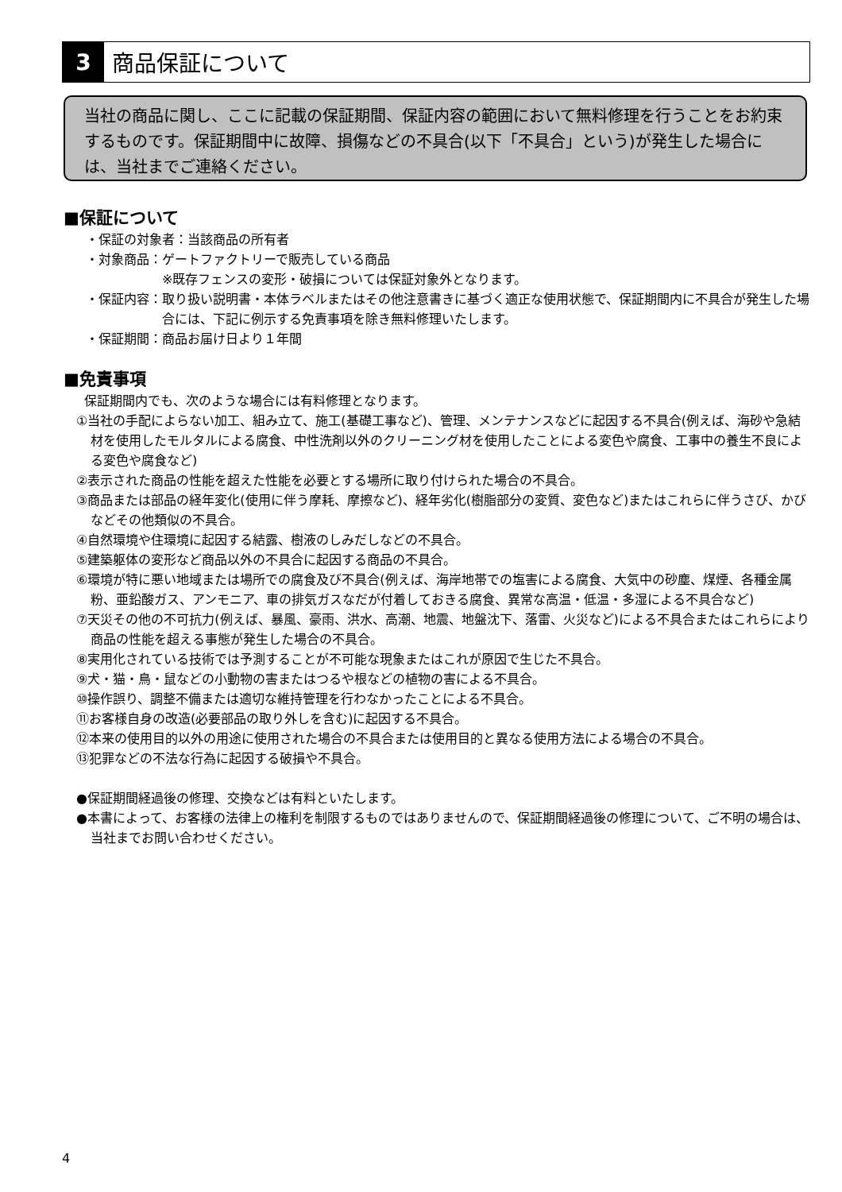3
商品保証について
当社の商品に関し、ここに記載の保証期間、保証内容の範囲において無料修理を行うことをお約束するものです。保証期間中に故障、損傷などの不具合(以下「不具合」という)が発生した場合には、当社までご連絡ください。
■保証について
・保証の対象者：当該商品の所有者
・対象商品： ゲートファクトリーで販売している商品
※既存フェンスの変形・破損については保証対象外となります。
・保証内容： 取り扱い説明書・本体ラベルまたはその他注意書きに基づく適正な使用状態で、保証期間内に不具合が発生した場合には、下記に例示する免責事項を除き無料修理いたします。
・保証期間：商品お届け日より１年間
■免責事項
保証期間内でも、次のような場合には有料修理となります。
①当社の手配によらない加工、組み立て、施工(基礎工事など)、管理、メンテナンスなどに起因する不具合(例えば、海砂や急結材を使用したモルタルによる腐食、中性洗剤以外のクリーニング材を使用したことによる変色や腐食、工事中の養生不良による変色や腐食など)
②表示された商品の性能を超えた性能を必要とする場所に取り付けられた場合の不具合。
③商品または部品の経年変化(使用に伴う摩耗、摩擦など)、経年劣化(樹脂部分の変質、変色など)またはこれらに伴うさび、かびなどその他類似の不具合。
④自然環境や住環境に起因する結露、樹液のしみだしなどの不具合。
⑤建築躯体の変形など商品以外の不具合に起因する商品の不具合。
⑥環境が特に悪い地域または場所での腐食及び不具合(例えば、海岸地帯での塩害による腐食、大気中の砂塵、煤煙、各種金属粉、亜鉛酸ガス、アンモニア、車の排気ガスなだが付着しておきる腐食、異常な高温・低温・多湿による不具合など)
⑦天災その他の不可抗力(例えば、暴風、豪雨、洪水、高潮、地震、地盤沈下、落雷、火災など)による不具合またはこれらにより商品の性能を超える事態が発生した場合の不具合。
⑧実用化されている技術では予測することが不可能な現象またはこれが原因で生じた不具合。
⑨犬・猫・鳥・鼠などの小動物の害またはつるや根などの植物の害による不具合。
⑩操作誤り、調整不備または適切な維持管理を行わなかったことによる不具合。
⑪お客様自身の改造(必要部品の取り外しを含む)に起因する不具合。
⑫本来の使用目的以外の用途に使用された場合の不具合または使用目的と異なる使用方法による場合の不具合。
⑬犯罪などの不法な行為に起因する破損や不具合。
●保証期間経過後の修理、交換などは有料といたします。
●本書によって、お客様の法律上の権利を制限するものではありませんので、保証期間経過後の修理について、ご不明の場合は、当社までお問い合わせください。
4